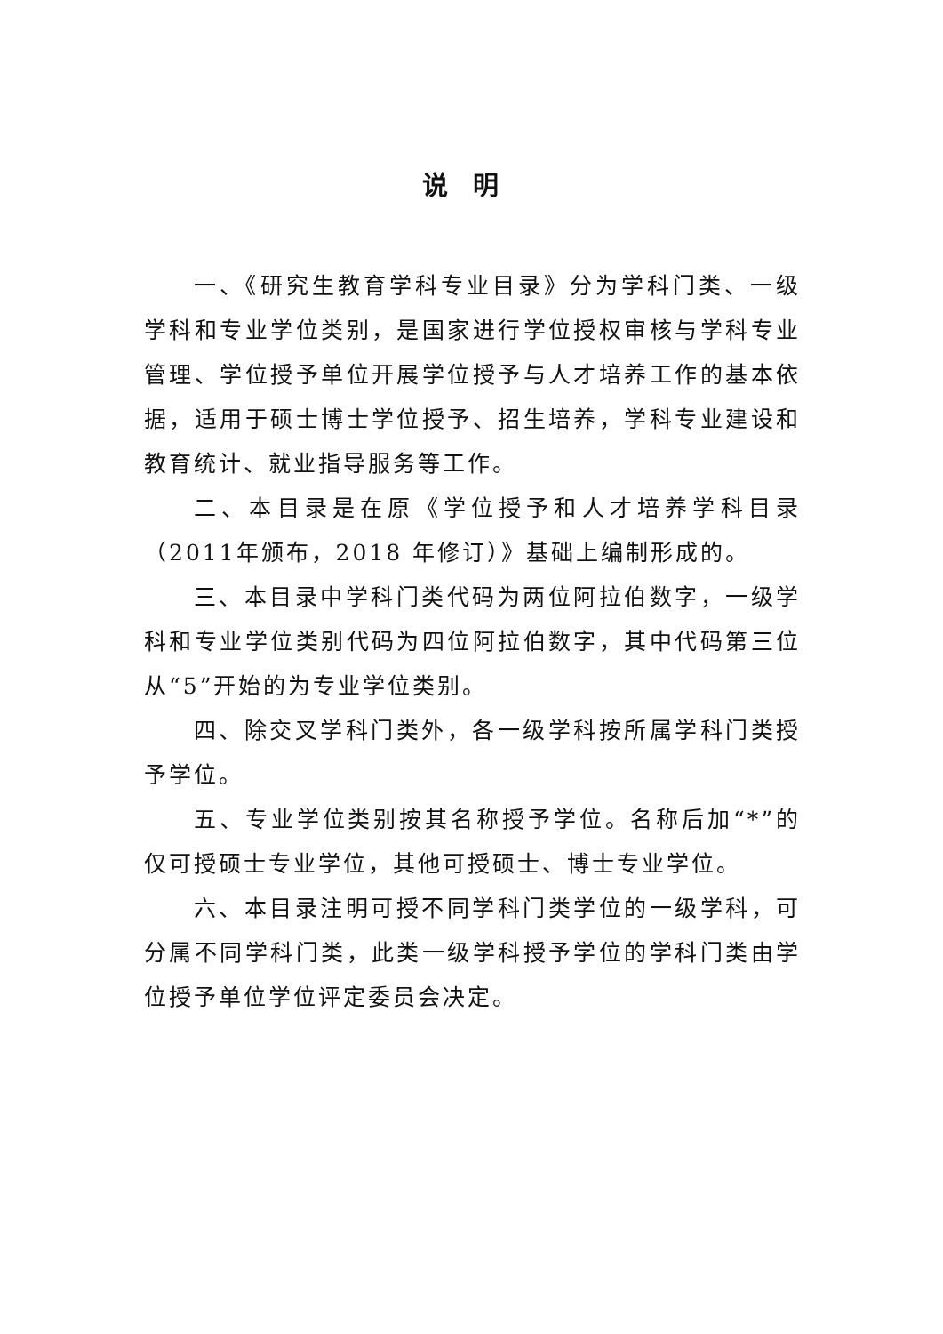说明
一、《研究生教育学科专业目录》分为学科门类、一级学科和专业学位类别，是国家进行学位授权审核与学科专业管理、学位授予单位开展学位授予与人才培养工作的基本依据，适用于硕士博士学位授予、招生培养，学科专业建设和教育统计、就业指导服务等工作。
二、本目录是在原《学位授予和人才培养学科目录（2011年颁布，2018 年修订）》基础上编制形成的。
三、本目录中学科门类代码为两位阿拉伯数字，一级学科和专业学位类别代码为四位阿拉伯数字，其中代码第三位从“5”开始的为专业学位类别。
四、除交叉学科门类外，各一级学科按所属学科门类授予学位。
五、专业学位类别按其名称授予学位。名称后加“*”的仅可授硕士专业学位，其他可授硕士、博士专业学位。
六、本目录注明可授不同学科门类学位的一级学科，可分属不同学科门类，此类一级学科授予学位的学科门类由学位授予单位学位评定委员会决定。